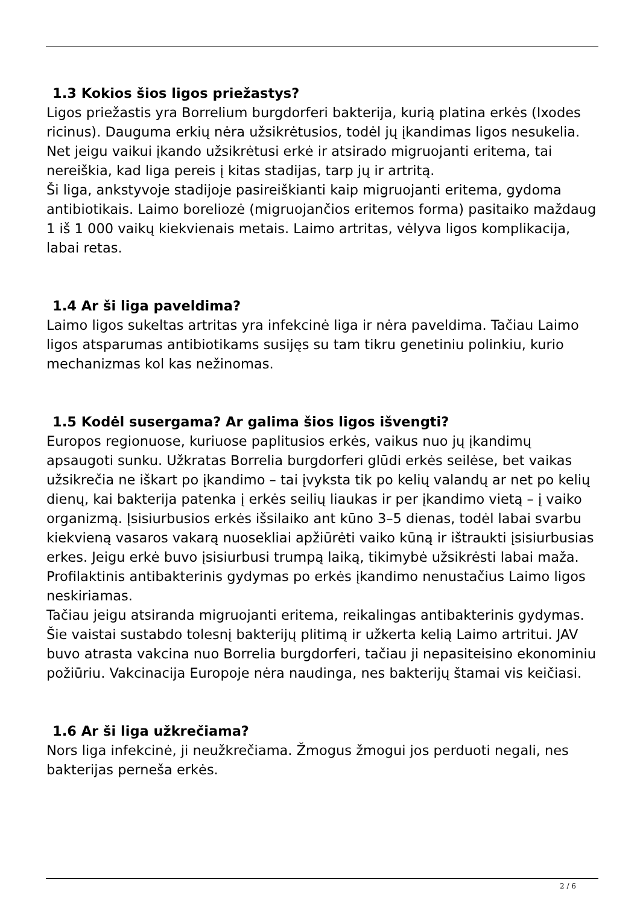1.3 Kokios šios ligos priežastys?
Ligos priežastis yra Borrelium burgdorferi bakterija, kurią platina erkės (Ixodes ricinus). Dauguma erkių nėra užsikrėtusios, todėl jų įkandimas ligos nesukelia. Net jeigu vaikui įkando užsikrėtusi erkė ir atsirado migruojanti eritema, tai nereiškia, kad liga pereis į kitas stadijas, tarp jų ir artritą.
Ši liga, ankstyvoje stadijoje pasireiškianti kaip migruojanti eritema, gydoma antibiotikais. Laimo boreliozė (migruojančios eritemos forma) pasitaiko maždaug 1 iš 1 000 vaikų kiekvienais metais. Laimo artritas, vėlyva ligos komplikacija, labai retas.
1.4 Ar ši liga paveldima?
Laimo ligos sukeltas artritas yra infekcinė liga ir nėra paveldima. Tačiau Laimo ligos atsparumas antibiotikams susijęs su tam tikru genetiniu polinkiu, kurio mechanizmas kol kas nežinomas.
1.5 Kodėl susergama? Ar galima šios ligos išvengti?
Europos regionuose, kuriuose paplitusios erkės, vaikus nuo jų įkandimų apsaugoti sunku. Užkratas Borrelia burgdorferi glūdi erkės seilėse, bet vaikas užsikrečia ne iškart po įkandimo – tai įvyksta tik po kelių valandų ar net po kelių dienų, kai bakterija patenka į erkės seilių liaukas ir per įkandimo vietą – į vaiko organizmą. Įsisiurbusios erkės išsilaiko ant kūno 3–5 dienas, todėl labai svarbu kiekvieną vasaros vakarą nuosekliai apžiūrėti vaiko kūną ir ištraukti įsisiurbusias erkes. Jeigu erkė buvo įsisiurbusi trumpą laiką, tikimybė užsikrėsti labai maža. Profilaktinis antibakterinis gydymas po erkės įkandimo nenustačius Laimo ligos neskiriamas.
Tačiau jeigu atsiranda migruojanti eritema, reikalingas antibakterinis gydymas. Šie vaistai sustabdo tolesnį bakterijų plitimą ir užkerta kelią Laimo artritui. JAV buvo atrasta vakcina nuo Borrelia burgdorferi, tačiau ji nepasiteisino ekonominiu požiūriu. Vakcinacija Europoje nėra naudinga, nes bakterijų štamai vis keičiasi.
1.6 Ar ši liga užkrečiama?
Nors liga infekcinė, ji neužkrečiama. Žmogus žmogui jos perduoti negali, nes bakterijas perneša erkės.
2 / 6